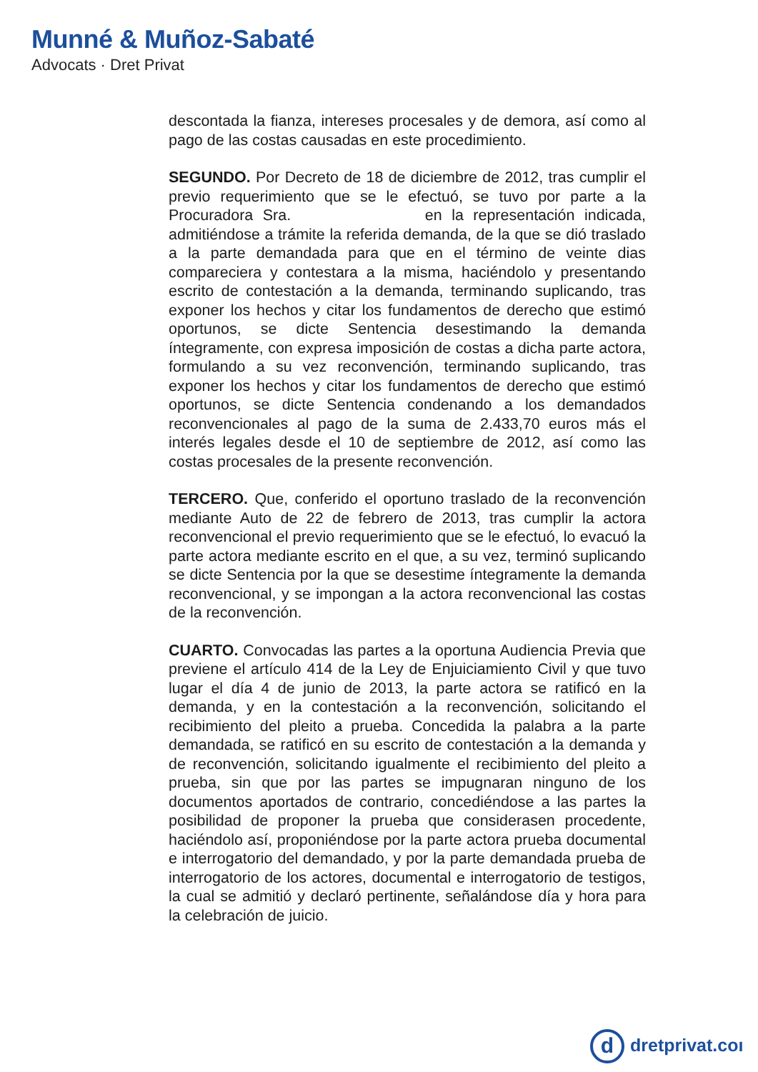Munné & Muñoz-Sabaté
Advocats · Dret Privat
descontada la fianza, intereses procesales y de demora, así como al pago de las costas causadas en este procedimiento.
SEGUNDO. Por Decreto de 18 de diciembre de 2012, tras cumplir el previo requerimiento que se le efectuó, se tuvo por parte a la Procuradora Sra. en la representación indicada, admitiéndose a trámite la referida demanda, de la que se dió traslado a la parte demandada para que en el término de veinte dias compareciera y contestara a la misma, haciéndolo y presentando escrito de contestación a la demanda, terminando suplicando, tras exponer los hechos y citar los fundamentos de derecho que estimó oportunos, se dicte Sentencia desestimando la demanda íntegramente, con expresa imposición de costas a dicha parte actora, formulando a su vez reconvención, terminando suplicando, tras exponer los hechos y citar los fundamentos de derecho que estimó oportunos, se dicte Sentencia condenando a los demandados reconvencionales al pago de la suma de 2.433,70 euros más el interés legales desde el 10 de septiembre de 2012, así como las costas procesales de la presente reconvención.
TERCERO. Que, conferido el oportuno traslado de la reconvención mediante Auto de 22 de febrero de 2013, tras cumplir la actora reconvencional el previo requerimiento que se le efectuó, lo evacuó la parte actora mediante escrito en el que, a su vez, terminó suplicando se dicte Sentencia por la que se desestime íntegramente la demanda reconvencional, y se impongan a la actora reconvencional las costas de la reconvención.
CUARTO. Convocadas las partes a la oportuna Audiencia Previa que previene el artículo 414 de la Ley de Enjuiciamiento Civil y que tuvo lugar el día 4 de junio de 2013, la parte actora se ratificó en la demanda, y en la contestación a la reconvención, solicitando el recibimiento del pleito a prueba. Concedida la palabra a la parte demandada, se ratificó en su escrito de contestación a la demanda y de reconvención, solicitando igualmente el recibimiento del pleito a prueba, sin que por las partes se impugnaran ninguno de los documentos aportados de contrario, concediéndose a las partes la posibilidad de proponer la prueba que considerasen procedente, haciéndolo así, proponiéndose por la parte actora prueba documental e interrogatorio del demandado, y por la parte demandada prueba de interrogatorio de los actores, documental e interrogatorio de testigos, la cual se admitió y declaró pertinente, señalándose día y hora para la celebración de juicio.
ddretprivat.coı